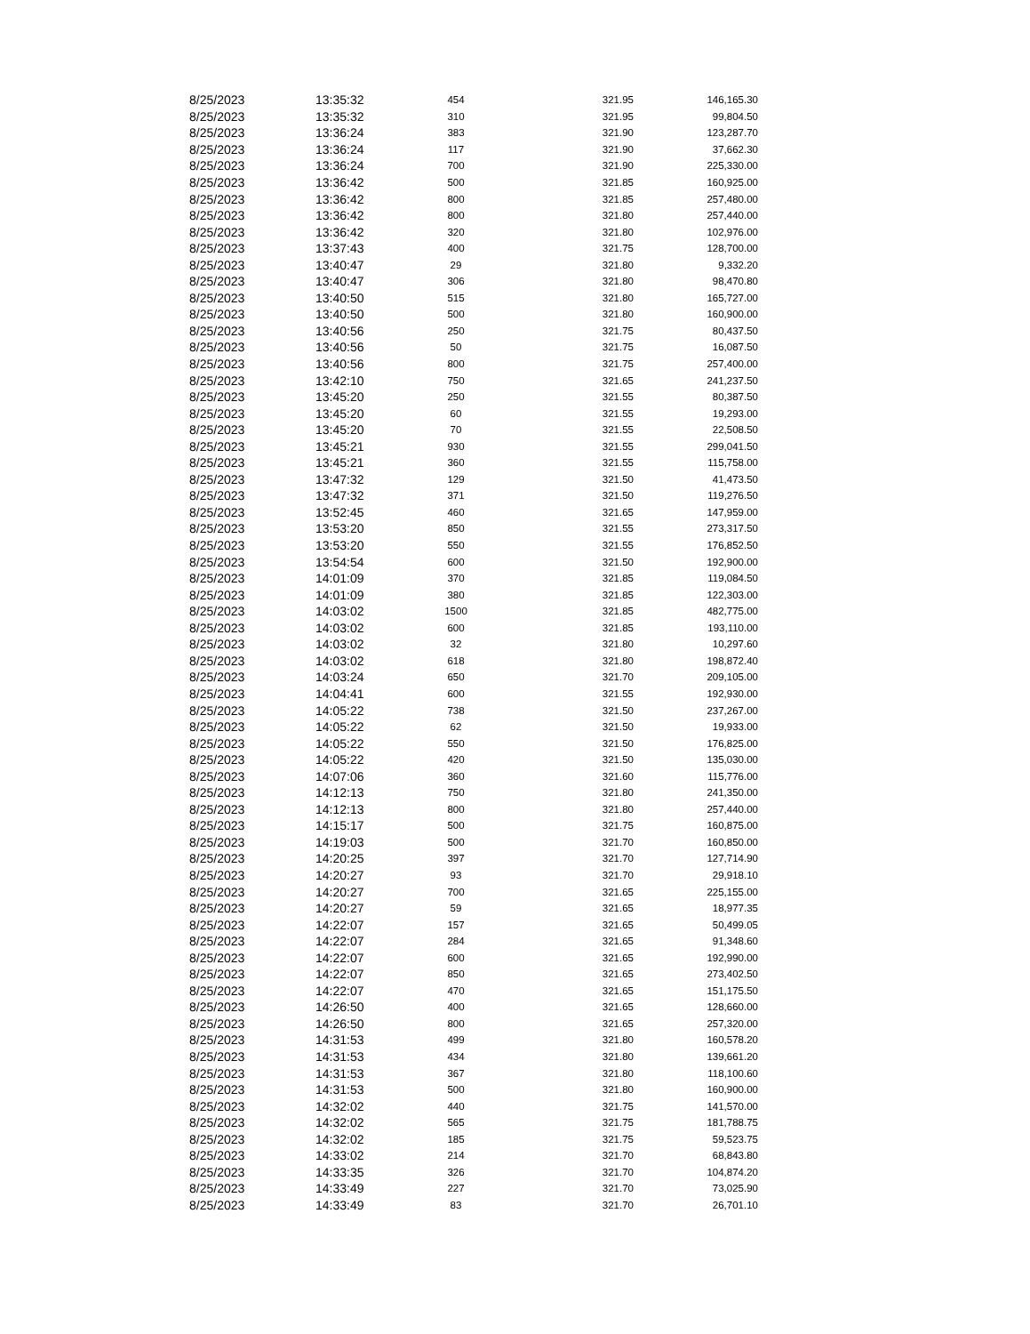| 8/25/2023 | 13:35:32 | 454 | 321.95 | 146,165.30 |
| 8/25/2023 | 13:35:32 | 310 | 321.95 | 99,804.50 |
| 8/25/2023 | 13:36:24 | 383 | 321.90 | 123,287.70 |
| 8/25/2023 | 13:36:24 | 117 | 321.90 | 37,662.30 |
| 8/25/2023 | 13:36:24 | 700 | 321.90 | 225,330.00 |
| 8/25/2023 | 13:36:42 | 500 | 321.85 | 160,925.00 |
| 8/25/2023 | 13:36:42 | 800 | 321.85 | 257,480.00 |
| 8/25/2023 | 13:36:42 | 800 | 321.80 | 257,440.00 |
| 8/25/2023 | 13:36:42 | 320 | 321.80 | 102,976.00 |
| 8/25/2023 | 13:37:43 | 400 | 321.75 | 128,700.00 |
| 8/25/2023 | 13:40:47 | 29 | 321.80 | 9,332.20 |
| 8/25/2023 | 13:40:47 | 306 | 321.80 | 98,470.80 |
| 8/25/2023 | 13:40:50 | 515 | 321.80 | 165,727.00 |
| 8/25/2023 | 13:40:50 | 500 | 321.80 | 160,900.00 |
| 8/25/2023 | 13:40:56 | 250 | 321.75 | 80,437.50 |
| 8/25/2023 | 13:40:56 | 50 | 321.75 | 16,087.50 |
| 8/25/2023 | 13:40:56 | 800 | 321.75 | 257,400.00 |
| 8/25/2023 | 13:42:10 | 750 | 321.65 | 241,237.50 |
| 8/25/2023 | 13:45:20 | 250 | 321.55 | 80,387.50 |
| 8/25/2023 | 13:45:20 | 60 | 321.55 | 19,293.00 |
| 8/25/2023 | 13:45:20 | 70 | 321.55 | 22,508.50 |
| 8/25/2023 | 13:45:21 | 930 | 321.55 | 299,041.50 |
| 8/25/2023 | 13:45:21 | 360 | 321.55 | 115,758.00 |
| 8/25/2023 | 13:47:32 | 129 | 321.50 | 41,473.50 |
| 8/25/2023 | 13:47:32 | 371 | 321.50 | 119,276.50 |
| 8/25/2023 | 13:52:45 | 460 | 321.65 | 147,959.00 |
| 8/25/2023 | 13:53:20 | 850 | 321.55 | 273,317.50 |
| 8/25/2023 | 13:53:20 | 550 | 321.55 | 176,852.50 |
| 8/25/2023 | 13:54:54 | 600 | 321.50 | 192,900.00 |
| 8/25/2023 | 14:01:09 | 370 | 321.85 | 119,084.50 |
| 8/25/2023 | 14:01:09 | 380 | 321.85 | 122,303.00 |
| 8/25/2023 | 14:03:02 | 1500 | 321.85 | 482,775.00 |
| 8/25/2023 | 14:03:02 | 600 | 321.85 | 193,110.00 |
| 8/25/2023 | 14:03:02 | 32 | 321.80 | 10,297.60 |
| 8/25/2023 | 14:03:02 | 618 | 321.80 | 198,872.40 |
| 8/25/2023 | 14:03:24 | 650 | 321.70 | 209,105.00 |
| 8/25/2023 | 14:04:41 | 600 | 321.55 | 192,930.00 |
| 8/25/2023 | 14:05:22 | 738 | 321.50 | 237,267.00 |
| 8/25/2023 | 14:05:22 | 62 | 321.50 | 19,933.00 |
| 8/25/2023 | 14:05:22 | 550 | 321.50 | 176,825.00 |
| 8/25/2023 | 14:05:22 | 420 | 321.50 | 135,030.00 |
| 8/25/2023 | 14:07:06 | 360 | 321.60 | 115,776.00 |
| 8/25/2023 | 14:12:13 | 750 | 321.80 | 241,350.00 |
| 8/25/2023 | 14:12:13 | 800 | 321.80 | 257,440.00 |
| 8/25/2023 | 14:15:17 | 500 | 321.75 | 160,875.00 |
| 8/25/2023 | 14:19:03 | 500 | 321.70 | 160,850.00 |
| 8/25/2023 | 14:20:25 | 397 | 321.70 | 127,714.90 |
| 8/25/2023 | 14:20:27 | 93 | 321.70 | 29,918.10 |
| 8/25/2023 | 14:20:27 | 700 | 321.65 | 225,155.00 |
| 8/25/2023 | 14:20:27 | 59 | 321.65 | 18,977.35 |
| 8/25/2023 | 14:22:07 | 157 | 321.65 | 50,499.05 |
| 8/25/2023 | 14:22:07 | 284 | 321.65 | 91,348.60 |
| 8/25/2023 | 14:22:07 | 600 | 321.65 | 192,990.00 |
| 8/25/2023 | 14:22:07 | 850 | 321.65 | 273,402.50 |
| 8/25/2023 | 14:22:07 | 470 | 321.65 | 151,175.50 |
| 8/25/2023 | 14:26:50 | 400 | 321.65 | 128,660.00 |
| 8/25/2023 | 14:26:50 | 800 | 321.65 | 257,320.00 |
| 8/25/2023 | 14:31:53 | 499 | 321.80 | 160,578.20 |
| 8/25/2023 | 14:31:53 | 434 | 321.80 | 139,661.20 |
| 8/25/2023 | 14:31:53 | 367 | 321.80 | 118,100.60 |
| 8/25/2023 | 14:31:53 | 500 | 321.80 | 160,900.00 |
| 8/25/2023 | 14:32:02 | 440 | 321.75 | 141,570.00 |
| 8/25/2023 | 14:32:02 | 565 | 321.75 | 181,788.75 |
| 8/25/2023 | 14:32:02 | 185 | 321.75 | 59,523.75 |
| 8/25/2023 | 14:33:02 | 214 | 321.70 | 68,843.80 |
| 8/25/2023 | 14:33:35 | 326 | 321.70 | 104,874.20 |
| 8/25/2023 | 14:33:49 | 227 | 321.70 | 73,025.90 |
| 8/25/2023 | 14:33:49 | 83 | 321.70 | 26,701.10 |